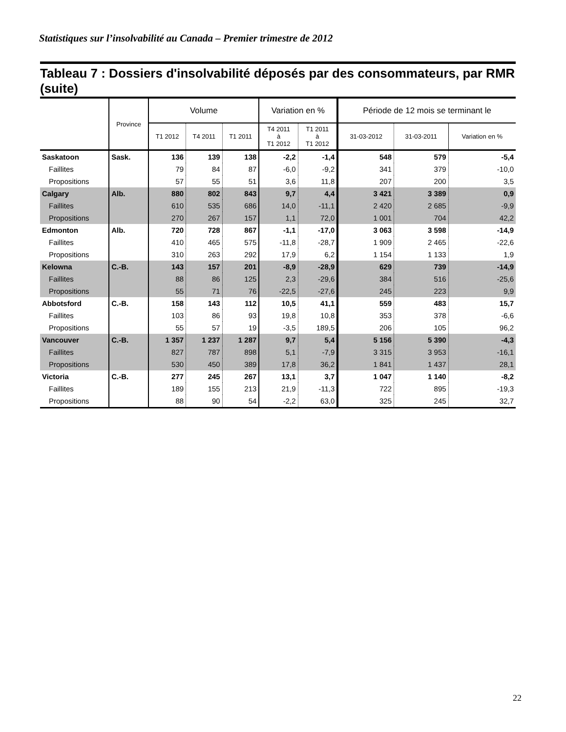Statistiques sur l’insolvabilité au Canada – Premier trimestre de 2012
Tableau 7 : Dossiers d'insolvabilité déposés par des consommateurs, par RMR (suite)
| | Province | Volume | | | Variation en % | | Période de 12 mois se terminant le | | |
| --- | --- | --- | --- | --- | --- | --- | --- | --- | --- |
| | | T1 2012 | T4 2011 | T1 2011 | T4 2011 à T1 2012 | T1 2011 à T1 2012 | 31-03-2012 | 31-03-2011 | Variation en % |
| Saskatoon | Sask. | 136 | 139 | 138 | -2,2 | -1,4 | 548 | 579 | -5,4 |
| Faillites | | 79 | 84 | 87 | -6,0 | -9,2 | 341 | 379 | -10,0 |
| Propositions | | 57 | 55 | 51 | 3,6 | 11,8 | 207 | 200 | 3,5 |
| Calgary | Alb. | 880 | 802 | 843 | 9,7 | 4,4 | 3 421 | 3 389 | 0,9 |
| Faillites | | 610 | 535 | 686 | 14,0 | -11,1 | 2 420 | 2 685 | -9,9 |
| Propositions | | 270 | 267 | 157 | 1,1 | 72,0 | 1 001 | 704 | 42,2 |
| Edmonton | Alb. | 720 | 728 | 867 | -1,1 | -17,0 | 3 063 | 3 598 | -14,9 |
| Faillites | | 410 | 465 | 575 | -11,8 | -28,7 | 1 909 | 2 465 | -22,6 |
| Propositions | | 310 | 263 | 292 | 17,9 | 6,2 | 1 154 | 1 133 | 1,9 |
| Kelowna | C.-B. | 143 | 157 | 201 | -8,9 | -28,9 | 629 | 739 | -14,9 |
| Faillites | | 88 | 86 | 125 | 2,3 | -29,6 | 384 | 516 | -25,6 |
| Propositions | | 55 | 71 | 76 | -22,5 | -27,6 | 245 | 223 | 9,9 |
| Abbotsford | C.-B. | 158 | 143 | 112 | 10,5 | 41,1 | 559 | 483 | 15,7 |
| Faillites | | 103 | 86 | 93 | 19,8 | 10,8 | 353 | 378 | -6,6 |
| Propositions | | 55 | 57 | 19 | -3,5 | 189,5 | 206 | 105 | 96,2 |
| Vancouver | C.-B. | 1 357 | 1 237 | 1 287 | 9,7 | 5,4 | 5 156 | 5 390 | -4,3 |
| Faillites | | 827 | 787 | 898 | 5,1 | -7,9 | 3 315 | 3 953 | -16,1 |
| Propositions | | 530 | 450 | 389 | 17,8 | 36,2 | 1 841 | 1 437 | 28,1 |
| Victoria | C.-B. | 277 | 245 | 267 | 13,1 | 3,7 | 1 047 | 1 140 | -8,2 |
| Faillites | | 189 | 155 | 213 | 21,9 | -11,3 | 722 | 895 | -19,3 |
| Propositions | | 88 | 90 | 54 | -2,2 | 63,0 | 325 | 245 | 32,7 |
22